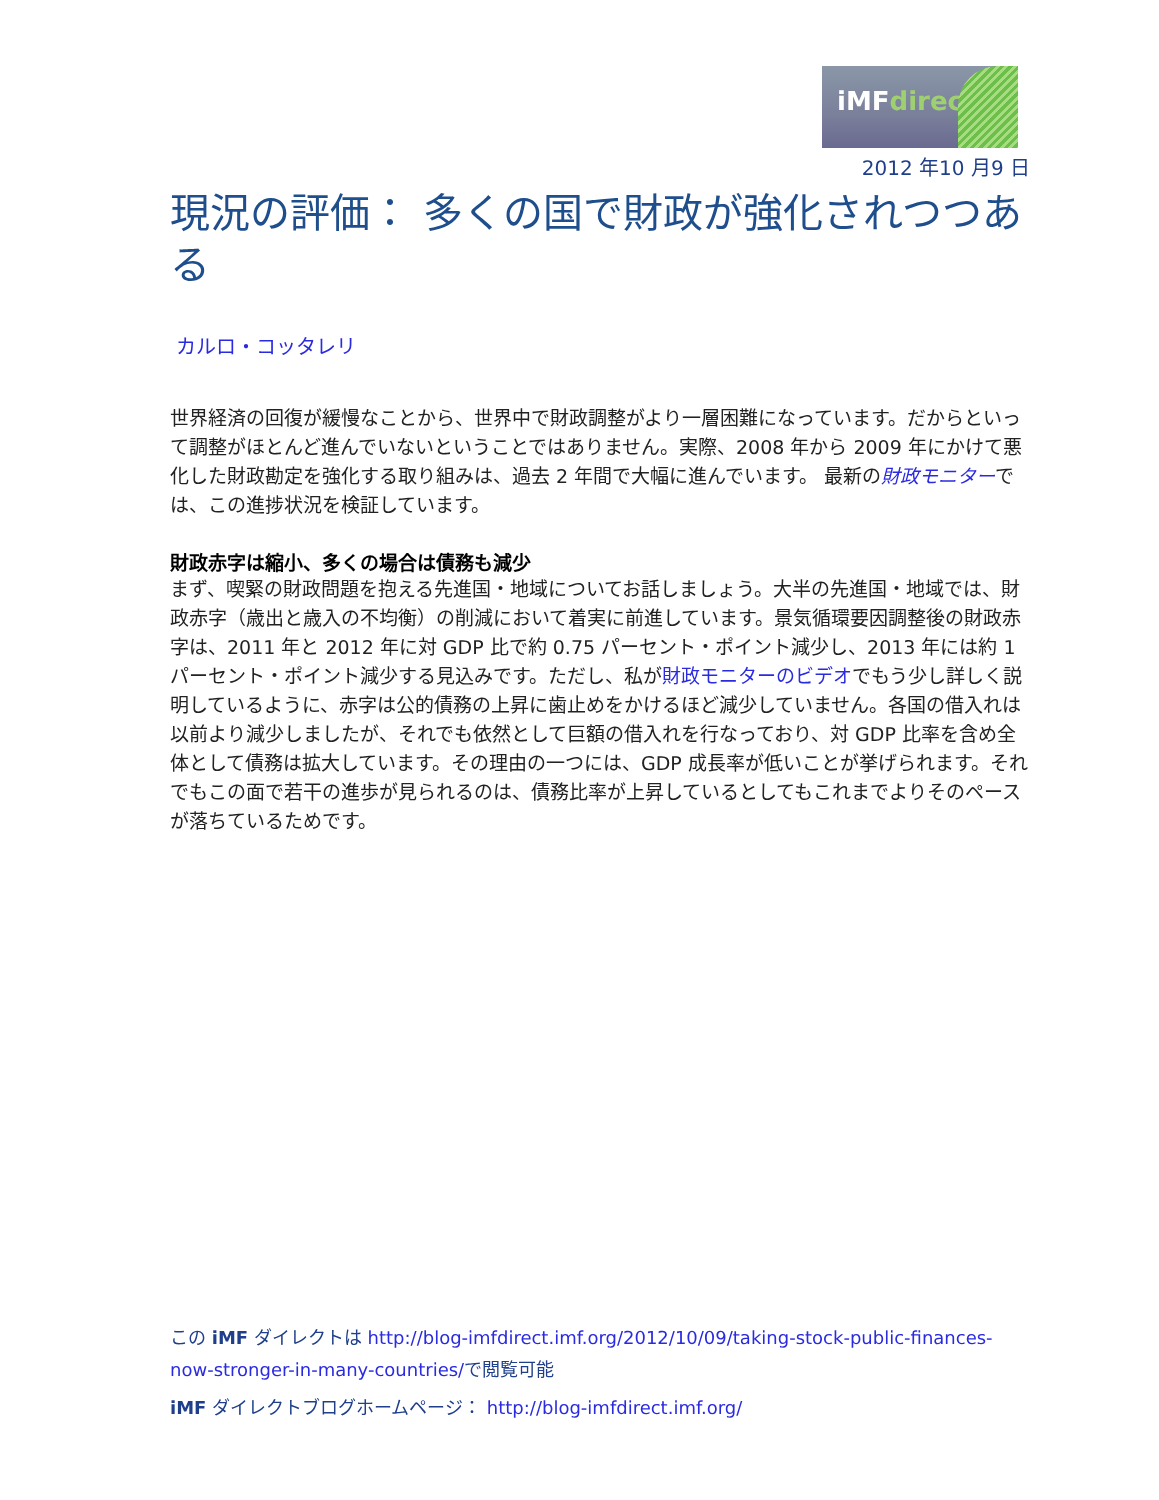iMFdirect
2012 年10 月9 日
現況の評価： 多くの国で財政が強化されつつある
カルロ・コッタレリ
世界経済の回復が緩慢なことから、世界中で財政調整がより一層困難になっています。だからといって調整がほとんど進んでいないということではありません。実際、2008 年から 2009 年にかけて悪化した財政勘定を強化する取り組みは、過去 2 年間で大幅に進んでいます。 最新の財政モニターでは、この進捗状況を検証しています。
財政赤字は縮小、多くの場合は債務も減少
まず、喫緊の財政問題を抱える先進国・地域についてお話しましょう。大半の先進国・地域では、財政赤字（歳出と歳入の不均衡）の削減において着実に前進しています。景気循環要因調整後の財政赤字は、2011 年と 2012 年に対 GDP 比で約 0.75 パーセント・ポイント減少し、2013 年には約 1 パーセント・ポイント減少する見込みです。ただし、私が財政モニターのビデオでもう少し詳しく説明しているように、赤字は公的債務の上昇に歯止めをかけるほど減少していません。各国の借入れは以前より減少しましたが、それでも依然として巨額の借入れを行なっており、対 GDP 比率を含め全体として債務は拡大しています。その理由の一つには、GDP 成長率が低いことが挙げられます。それでもこの面で若干の進歩が見られるのは、債務比率が上昇しているとしてもこれまでよりそのペースが落ちているためです。
この iMF ダイレクトは http://blog-imfdirect.imf.org/2012/10/09/taking-stock-public-finances-now-stronger-in-many-countries/で閲覧可能
iMF ダイレクトブログホームページ： http://blog-imfdirect.imf.org/